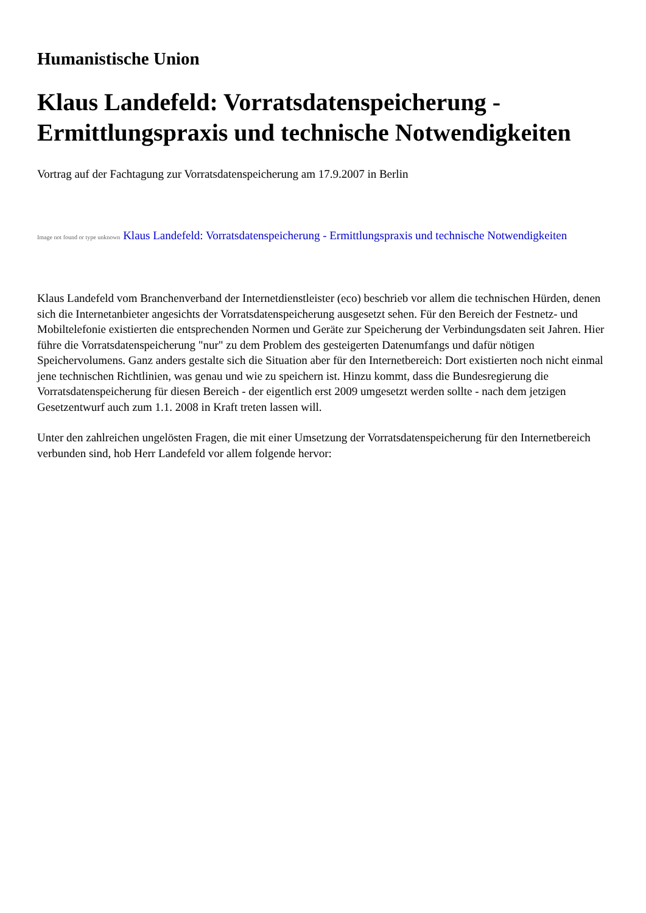Humanistische Union
Klaus Landefeld: Vorratsdatenspeicherung - Ermittlungspraxis und technische Notwendigkeiten
Vortrag auf der Fachtagung zur Vorratsdatenspeicherung am 17.9.2007 in Berlin
Image not found or type unknown Klaus Landefeld: Vorratsdatenspeicherung - Ermittlungspraxis und technische Notwendigkeiten
Klaus Landefeld vom Branchenverband der Internetdienstleister (eco) beschrieb vor allem die technischen Hürden, denen sich die Internetanbieter angesichts der Vorratsdatenspeicherung ausgesetzt sehen. Für den Bereich der Festnetz- und Mobiltelefonie existierten die entsprechenden Normen und Geräte zur Speicherung der Verbindungsdaten seit Jahren. Hier führe die Vorratsdatenspeicherung "nur" zu dem Problem des gesteigerten Datenumfangs und dafür nötigen Speichervolumens. Ganz anders gestalte sich die Situation aber für den Internetbereich: Dort existierten noch nicht einmal jene technischen Richtlinien, was genau und wie zu speichern ist. Hinzu kommt, dass die Bundesregierung die Vorratsdatenspeicherung für diesen Bereich - der eigentlich erst 2009 umgesetzt werden sollte - nach dem jetzigen Gesetzentwurf auch zum 1.1. 2008 in Kraft treten lassen will.
Unter den zahlreichen ungelösten Fragen, die mit einer Umsetzung der Vorratsdatenspeicherung für den Internetbereich verbunden sind, hob Herr Landefeld vor allem folgende hervor: